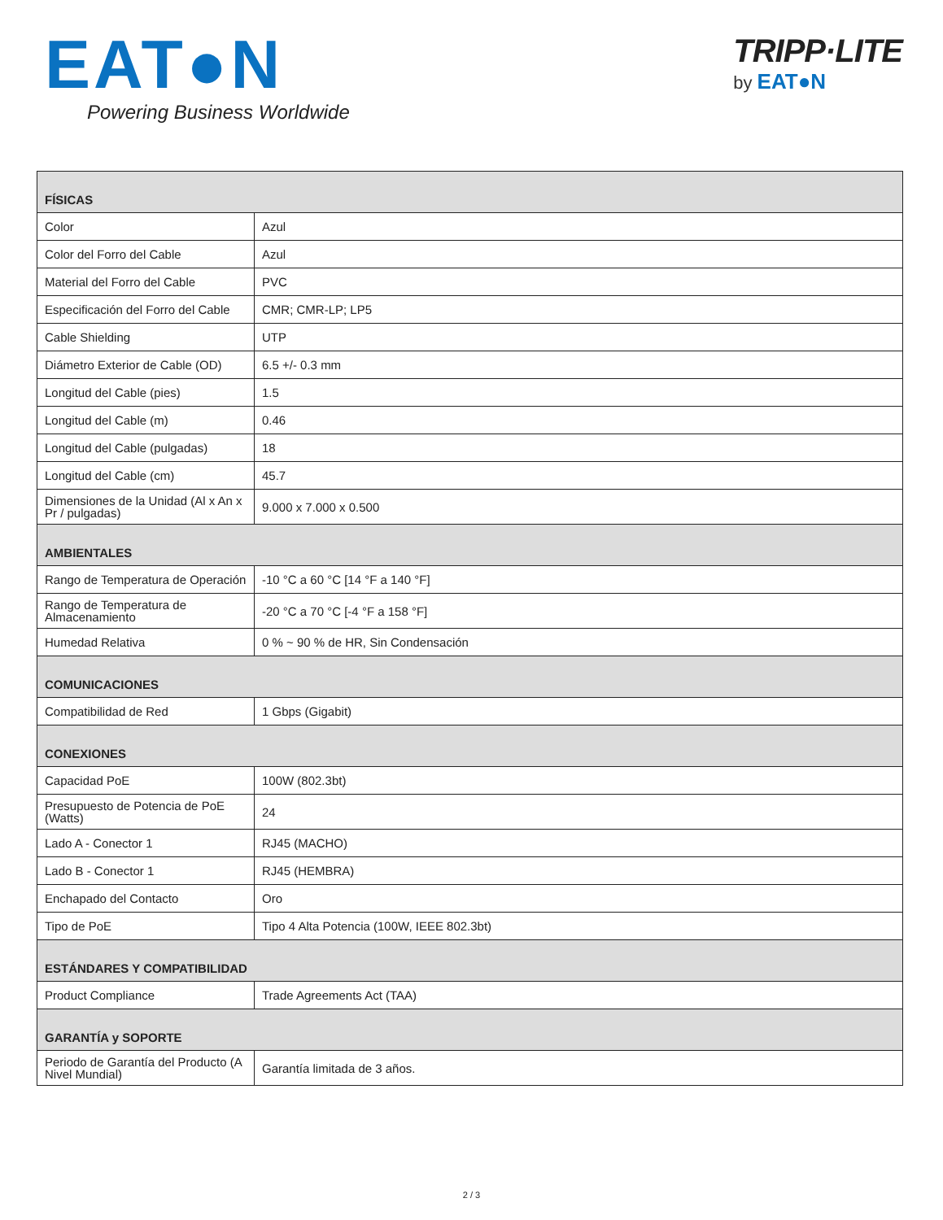EAT●N
Powering Business Worldwide
TRIPP·LITE
by EAT●N
| FÍSICAS | |
| --- | --- |
| Color | Azul |
| Color del Forro del Cable | Azul |
| Material del Forro del Cable | PVC |
| Especificación del Forro del Cable | CMR; CMR-LP; LP5 |
| Cable Shielding | UTP |
| Diámetro Exterior de Cable (OD) | 6.5 +/- 0.3 mm |
| Longitud del Cable (pies) | 1.5 |
| Longitud del Cable (m) | 0.46 |
| Longitud del Cable (pulgadas) | 18 |
| Longitud del Cable (cm) | 45.7 |
| Dimensiones de la Unidad (Al x An x Pr / pulgadas) | 9.000 x 7.000 x 0.500 |
| AMBIENTALES | |
| Rango de Temperatura de Operación | -10 °C a 60 °C [14 °F a 140 °F] |
| Rango de Temperatura de Almacenamiento | -20 °C a 70 °C [-4 °F a 158 °F] |
| Humedad Relativa | 0 % ~ 90 % de HR, Sin Condensación |
| COMUNICACIONES | |
| Compatibilidad de Red | 1 Gbps (Gigabit) |
| CONEXIONES | |
| Capacidad PoE | 100W (802.3bt) |
| Presupuesto de Potencia de PoE (Watts) | 24 |
| Lado A - Conector 1 | RJ45 (MACHO) |
| Lado B - Conector 1 | RJ45 (HEMBRA) |
| Enchapado del Contacto | Oro |
| Tipo de PoE | Tipo 4 Alta Potencia (100W, IEEE 802.3bt) |
| ESTÁNDARES Y COMPATIBILIDAD | |
| Product Compliance | Trade Agreements Act (TAA) |
| GARANTÍA y SOPORTE | |
| Periodo de Garantía del Producto (A Nivel Mundial) | Garantía limitada de 3 años. |
2 / 3